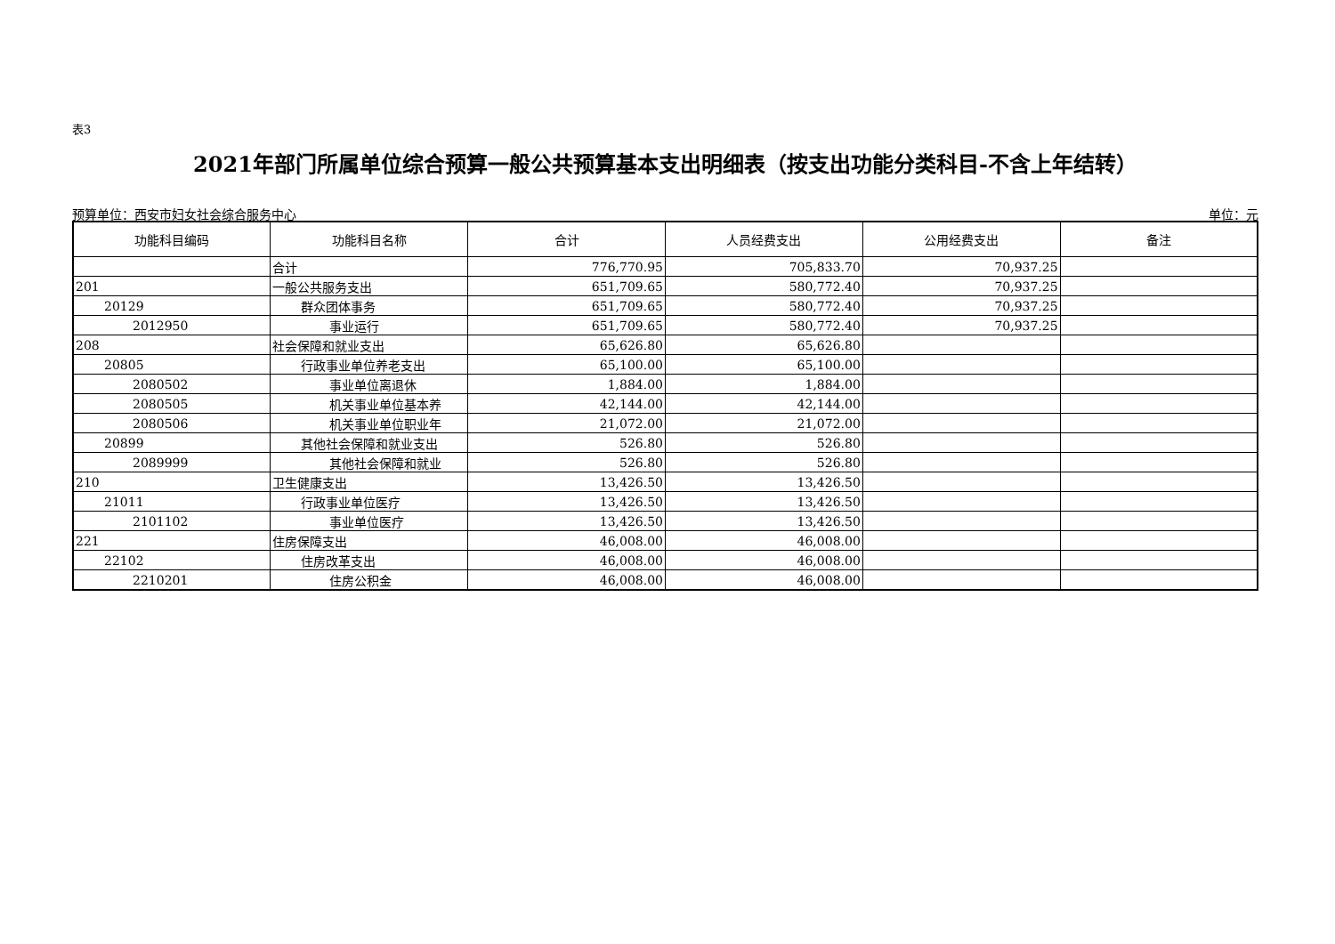表3
2021年部门所属单位综合预算一般公共预算基本支出明细表（按支出功能分类科目-不含上年结转）
预算单位：西安市妇女社会综合服务中心 单位：元
| 功能科目编码 | 功能科目名称 | 合计 | 人员经费支出 | 公用经费支出 | 备注 |
| --- | --- | --- | --- | --- | --- |
| | 合计 | 776,770.95 | 705,833.70 | 70,937.25 | |
| 201 | 一般公共服务支出 | 651,709.65 | 580,772.40 | 70,937.25 | |
| 20129 | 群众团体事务 | 651,709.65 | 580,772.40 | 70,937.25 | |
| 2012950 | 事业运行 | 651,709.65 | 580,772.40 | 70,937.25 | |
| 208 | 社会保障和就业支出 | 65,626.80 | 65,626.80 | | |
| 20805 | 行政事业单位养老支出 | 65,100.00 | 65,100.00 | | |
| 2080502 | 事业单位离退休 | 1,884.00 | 1,884.00 | | |
| 2080505 | 机关事业单位基本养 | 42,144.00 | 42,144.00 | | |
| 2080506 | 机关事业单位职业年 | 21,072.00 | 21,072.00 | | |
| 20899 | 其他社会保障和就业支出 | 526.80 | 526.80 | | |
| 2089999 | 其他社会保障和就业 | 526.80 | 526.80 | | |
| 210 | 卫生健康支出 | 13,426.50 | 13,426.50 | | |
| 21011 | 行政事业单位医疗 | 13,426.50 | 13,426.50 | | |
| 2101102 | 事业单位医疗 | 13,426.50 | 13,426.50 | | |
| 221 | 住房保障支出 | 46,008.00 | 46,008.00 | | |
| 22102 | 住房改革支出 | 46,008.00 | 46,008.00 | | |
| 2210201 | 住房公积金 | 46,008.00 | 46,008.00 | | |